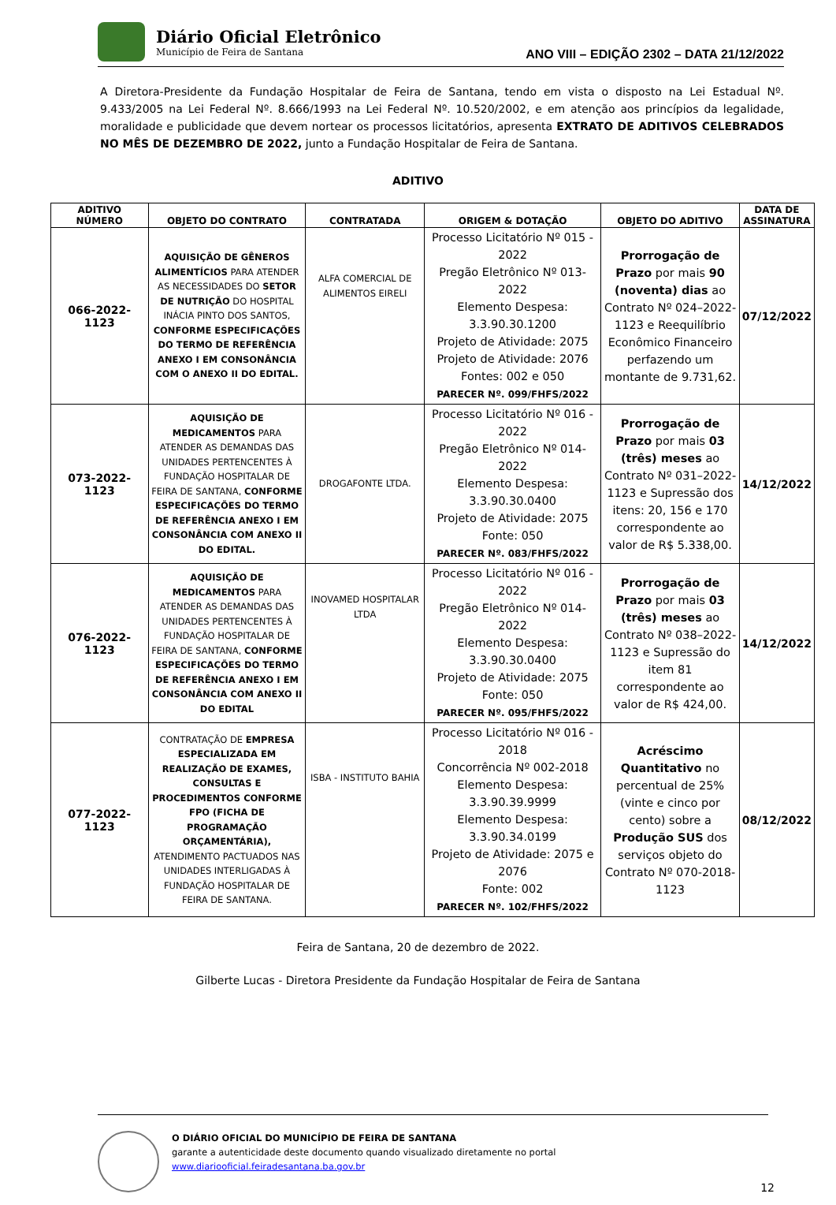Diário Oficial Eletrônico
Município de Feira de Santana
ANO VIII – EDIÇÃO 2302 – DATA 21/12/2022
A Diretora-Presidente da Fundação Hospitalar de Feira de Santana, tendo em vista o disposto na Lei Estadual Nº. 9.433/2005 na Lei Federal Nº. 8.666/1993 na Lei Federal Nº. 10.520/2002, e em atenção aos princípios da legalidade, moralidade e publicidade que devem nortear os processos licitatórios, apresenta EXTRATO DE ADITIVOS CELEBRADOS NO MÊS DE DEZEMBRO DE 2022, junto a Fundação Hospitalar de Feira de Santana.
ADITIVO
| ADITIVO NÚMERO | OBJETO DO CONTRATO | CONTRATADA | ORIGEM & DOTAÇÃO | OBJETO DO ADITIVO | DATA DE ASSINATURA |
| --- | --- | --- | --- | --- | --- |
| 066-2022-1123 | AQUISIÇÃO DE GÊNEROS ALIMENTÍCIOS PARA ATENDER AS NECESSIDADES DO SETOR DE NUTRIÇÃO DO HOSPITAL INÁCIA PINTO DOS SANTOS, CONFORME ESPECIFICAÇÕES DO TERMO DE REFERÊNCIA ANEXO I EM CONSONÂNCIA COM O ANEXO II DO EDITAL. | ALFA COMERCIAL DE ALIMENTOS EIRELI | Processo Licitatório Nº 015 - 2022 Pregão Eletrônico Nº 013-2022 Elemento Despesa: 3.3.90.30.1200 Projeto de Atividade: 2075 Projeto de Atividade: 2076 Fontes: 002 e 050 PARECER Nº. 099/FHFS/2022 | Prorrogação de Prazo por mais 90 (noventa) dias ao Contrato Nº 024–2022-1123 e Reequilíbrio Econômico Financeiro perfazendo um montante de 9.731,62. | 07/12/2022 |
| 073-2022-1123 | AQUISIÇÃO DE MEDICAMENTOS PARA ATENDER AS DEMANDAS DAS UNIDADES PERTENCENTES À FUNDAÇÃO HOSPITALAR DE FEIRA DE SANTANA, CONFORME ESPECIFICAÇÕES DO TERMO DE REFERÊNCIA ANEXO I EM CONSONÂNCIA COM ANEXO II DO EDITAL. | DROGAFONTE LTDA. | Processo Licitatório Nº 016 - 2022 Pregão Eletrônico Nº 014-2022 Elemento Despesa: 3.3.90.30.0400 Projeto de Atividade: 2075 Fonte: 050 PARECER Nº. 083/FHFS/2022 | Prorrogação de Prazo por mais 03 (três) meses ao Contrato Nº 031–2022-1123 e Supressão dos itens: 20, 156 e 170 correspondente ao valor de R$ 5.338,00. | 14/12/2022 |
| 076-2022-1123 | AQUISIÇÃO DE MEDICAMENTOS PARA ATENDER AS DEMANDAS DAS UNIDADES PERTENCENTES À FUNDAÇÃO HOSPITALAR DE FEIRA DE SANTANA, CONFORME ESPECIFICAÇÕES DO TERMO DE REFERÊNCIA ANEXO I EM CONSONÂNCIA COM ANEXO II DO EDITAL | INOVAMED HOSPITALAR LTDA | Processo Licitatório Nº 016 - 2022 Pregão Eletrônico Nº 014-2022 Elemento Despesa: 3.3.90.30.0400 Projeto de Atividade: 2075 Fonte: 050 PARECER Nº. 095/FHFS/2022 | Prorrogação de Prazo por mais 03 (três) meses ao Contrato Nº 038–2022-1123 e Supressão do item 81 correspondente ao valor de R$ 424,00. | 14/12/2022 |
| 077-2022-1123 | CONTRATAÇÃO DE EMPRESA ESPECIALIZADA EM REALIZAÇÃO DE EXAMES, CONSULTAS E PROCEDIMENTOS CONFORME FPO (FICHA DE PROGRAMAÇÃO ORÇAMENTÁRIA), ATENDIMENTO PACTUADOS NAS UNIDADES INTERLIGADAS À FUNDAÇÃO HOSPITALAR DE FEIRA DE SANTANA. | ISBA - INSTITUTO BAHIA | Processo Licitatório Nº 016 - 2018 Concorrência Nº 002-2018 Elemento Despesa: 3.3.90.39.9999 Elemento Despesa: 3.3.90.34.0199 Projeto de Atividade: 2075 e 2076 Fonte: 002 PARECER Nº. 102/FHFS/2022 | Acréscimo Quantitativo no percentual de 25% (vinte e cinco por cento) sobre a Produção SUS dos serviços objeto do Contrato Nº 070-2018-1123 | 08/12/2022 |
Feira de Santana, 20 de dezembro de 2022.
Gilberte Lucas - Diretora Presidente da Fundação Hospitalar de Feira de Santana
O DIÁRIO OFICIAL DO MUNICÍPIO DE FEIRA DE SANTANA
garante a autenticidade deste documento quando visualizado diretamente no portal
www.diariooficial.feiradesantana.ba.gov.br
12